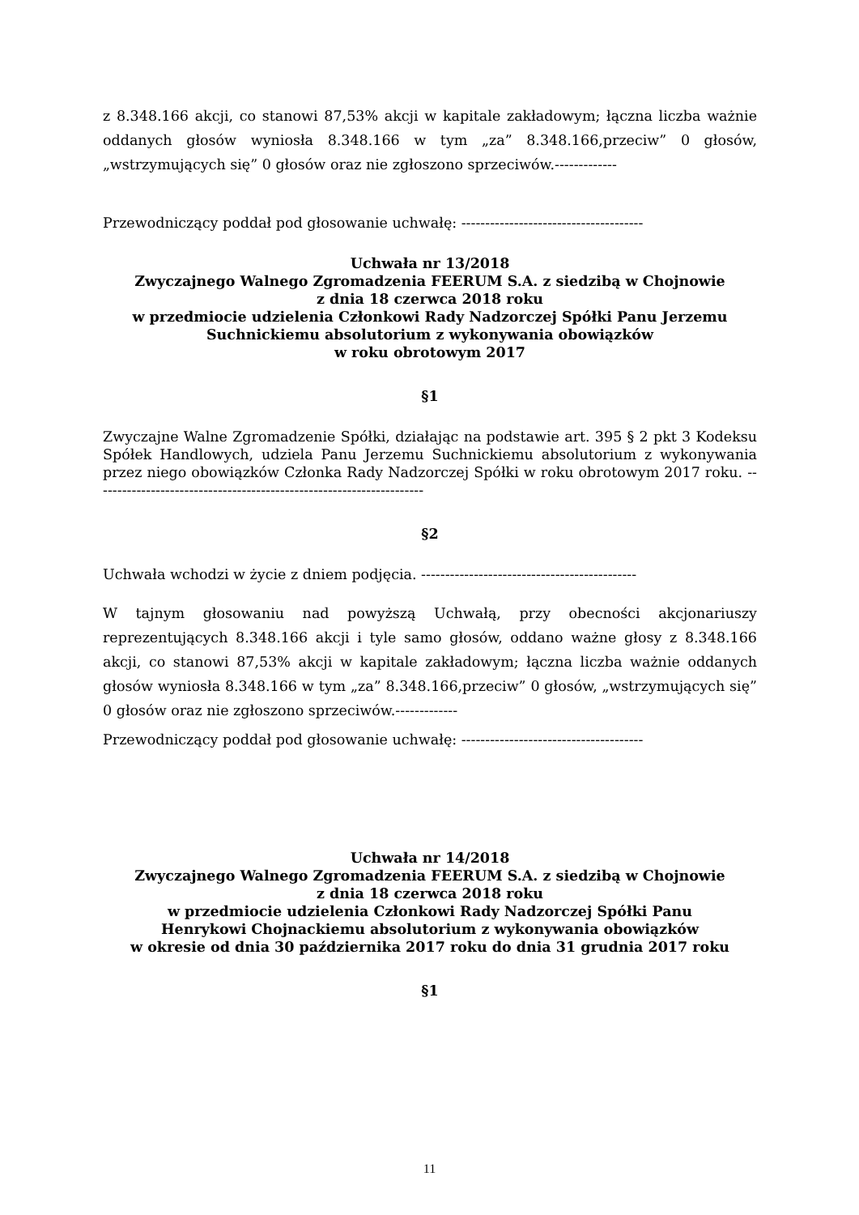z 8.348.166 akcji, co stanowi 87,53% akcji w kapitale zakładowym; łączna liczba ważnie oddanych głosów wyniosła 8.348.166 w tym „za” 8.348.166,przeciw” 0 głosów, „wstrzymujących się” 0 głosów oraz nie zgłoszono sprzeciwów.-------------
Przewodniczący poddał pod głosowanie uchwałę: --------------------------------------
Uchwała nr 13/2018
Zwyczajnego Walnego Zgromadzenia FEERUM S.A. z siedzibą w Chojnowie
z dnia 18 czerwca 2018 roku
w przedmiocie udzielenia Członkowi Rady Nadzorczej Spółki Panu Jerzemu
Suchnickiemu absolutorium z wykonywania obowiązków
w roku obrotowym 2017
§1
Zwyczajne Walne Zgromadzenie Spółki, działając na podstawie art. 395 § 2 pkt 3 Kodeksu Spółek Handlowych, udziela Panu Jerzemu Suchnickiemu absolutorium z wykonywania przez niego obowiązków Członka Rady Nadzorczej Spółki w roku obrotowym 2017 roku. ---------------------------------------------------------------------
§2
Uchwała wchodzi w życie z dniem podjęcia. ---------------------------------------------
W tajnym głosowaniu nad powyższą Uchwałą, przy obecności akcjonariuszy reprezentujących 8.348.166 akcji i tyle samo głosów, oddano ważne głosy z 8.348.166 akcji, co stanowi 87,53% akcji w kapitale zakładowym; łączna liczba ważnie oddanych głosów wyniosła 8.348.166 w tym „za” 8.348.166,przeciw” 0 głosów, „wstrzymujących się” 0 głosów oraz nie zgłoszono sprzeciwów.-------------
Przewodniczący poddał pod głosowanie uchwałę: --------------------------------------
Uchwała nr 14/2018
Zwyczajnego Walnego Zgromadzenia FEERUM S.A. z siedzibą w Chojnowie
z dnia 18 czerwca 2018 roku
w przedmiocie udzielenia Członkowi Rady Nadzorczej Spółki Panu
Henrykowi Chojnackiemu absolutorium z wykonywania obowiązków
w okresie od dnia 30 października 2017 roku do dnia 31 grudnia 2017 roku
§1
11